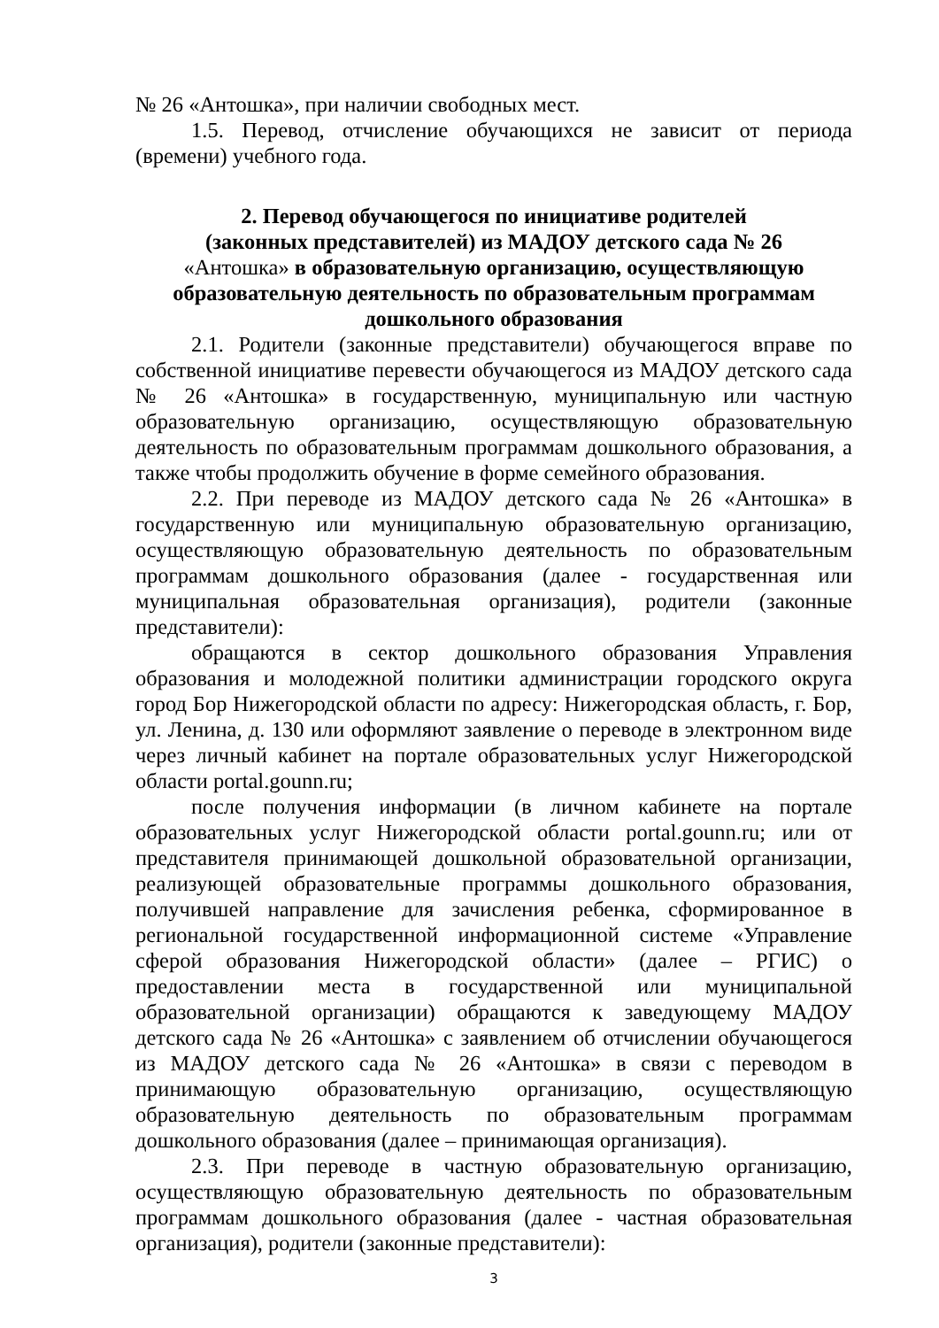№ 26 «Антошка», при наличии свободных мест.
1.5. Перевод, отчисление обучающихся не зависит от периода (времени) учебного года.
2. Перевод обучающегося по инициативе родителей
(законных представителей) из МАДОУ детского сада № 26
«Антошка» в образовательную организацию, осуществляющую образовательную деятельность по образовательным программам дошкольного образования
2.1. Родители (законные представители) обучающегося вправе по собственной инициативе перевести обучающегося из МАДОУ детского сада № 26 «Антошка» в государственную, муниципальную или частную образовательную организацию, осуществляющую образовательную деятельность по образовательным программам дошкольного образования, а также чтобы продолжить обучение в форме семейного образования.
2.2. При переводе из МАДОУ детского сада № 26 «Антошка» в государственную или муниципальную образовательную организацию, осуществляющую образовательную деятельность по образовательным программам дошкольного образования (далее - государственная или муниципальная образовательная организация), родители (законные представители):
обращаются в сектор дошкольного образования Управления образования и молодежной политики администрации городского округа город Бор Нижегородской области по адресу: Нижегородская область, г. Бор, ул. Ленина, д. 130 или оформляют заявление о переводе в электронном виде через личный кабинет на портале образовательных услуг Нижегородской области portal.gounn.ru;
после получения информации (в личном кабинете на портале образовательных услуг Нижегородской области portal.gounn.ru; или от представителя принимающей дошкольной образовательной организации, реализующей образовательные программы дошкольного образования, получившей направление для зачисления ребенка, сформированное в региональной государственной информационной системе «Управление сферой образования Нижегородской области» (далее – РГИС) о предоставлении места в государственной или муниципальной образовательной организации) обращаются к заведующему МАДОУ детского сада № 26 «Антошка» с заявлением об отчислении обучающегося из МАДОУ детского сада № 26 «Антошка» в связи с переводом в принимающую образовательную организацию, осуществляющую образовательную деятельность по образовательным программам дошкольного образования (далее – принимающая организация).
2.3. При переводе в частную образовательную организацию, осуществляющую образовательную деятельность по образовательным программам дошкольного образования (далее - частная образовательная организация), родители (законные представители):
3